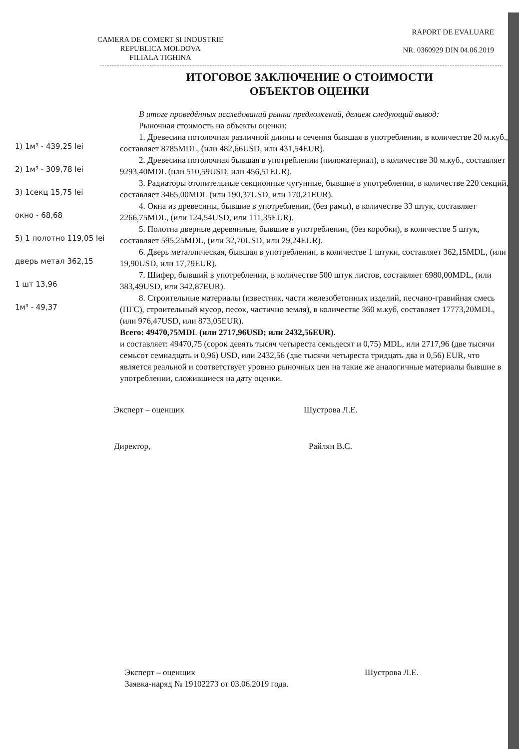CAMERA DE COMERT SI INDUSTRIE
REPUBLICA MOLDOVA
FILIALA TIGHINA
RAPORT DE EVALUARE
NR. 0360929 DIN 04.06.2019
ИТОГОВОЕ ЗАКЛЮЧЕНИЕ О СТОИМОСТИ
ОБЪЕКТОВ ОЦЕНКИ
1) 1м³ - 439,25 lei
2) 1м³ - 309,78 lei
3) 1секц 15,75 lei
окно - 68,68
5) 1 полотно 119,05 lei
дверь метал 362,15
1 шт 13,96
1м³ - 49,37
В итоге проведённых исследований рынка предложений, делаем следующий вывод:
Рыночная стоимость на объекты оценки:
1. Древесина потолочная различной длины и сечения бывшая в употреблении, в количестве 20 м.куб., составляет 8785MDL, (или 482,66USD, или 431,54EUR).
2. Древесина потолочная бывшая в употреблении (пиломатериал), в количестве 30 м.куб., составляет 9293,40MDL (или 510,59USD, или 456,51EUR).
3. Радиаторы отопительные секционные чугунные, бывшие в употреблении, в количестве 220 секций, составляет 3465,00MDL (или 190,37USD, или 170,21EUR).
4. Окна из древесины, бывшие в употреблении, (без рамы), в количестве 33 штук, составляет 2266,75MDL, (или 124,54USD, или 111,35EUR).
5. Полотна дверные деревянные, бывшие в употреблении, (без коробки), в количестве 5 штук, составляет 595,25MDL, (или 32,70USD, или 29,24EUR).
6. Дверь металлическая, бывшая в употреблении, в количестве 1 штуки, составляет 362,15MDL, (или 19,90USD, или 17,79EUR).
7. Шифер, бывший в употреблении, в количестве 500 штук листов, составляет 6980,00MDL, (или 383,49USD, или 342,87EUR).
8. Строительные материалы (известняк, части железобетонных изделий, песчано-гравийная смесь (ПГС), строительный мусор, песок, частично земля), в количестве 360 м.куб, составляет 17773,20MDL, (или 976,47USD, или 873,05EUR).
Всего: 49470,75MDL (или 2717,96USD; или 2432,56EUR).
и составляет: 49470,75 (сорок девять тысяч четыреста семьдесят и 0,75) MDL, или 2717,96 (две тысячи семьсот семнадцать и 0,96) USD, или 2432,56 (две тысячи четыреста тридцать два и 0,56) EUR, что является реальной и соответствует уровню рыночных цен на такие же аналогичные материалы бывшие в употреблении, сложившиеся на дату оценки.
Эксперт – оценщик Шустрова Л.Е.
Директор, Райлян В.С.
Эксперт – оценщик Шустрова Л.Е.
Заявка-наряд № 19102273 от 03.06.2019 года.